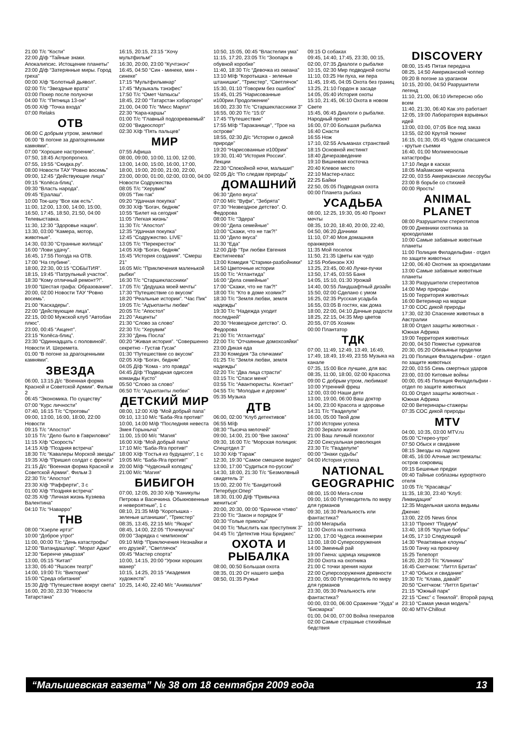21:00 Т/с “Кости”
22:00 Д/ф “Тайные знаки. Апокалипсис. Истощение планеты”
23:00 Д/ф “Затерянные миры. Город греха”
00:00 Х/ф “Болотный дьявол”.
02:00 Т/с “Звездные врата”
03:00 Покер после полуночи
04:00 Т/с “Пятница 13-ое”
05:00 Х/ф “Точка входа”
07:00 Relaks
ОТВ
06:00 С добрым утром, земляки!
06:00 “В погоне за драгоценными камнями”.
07:00 “Хорошее настроение”.
07:50, 18:45 Астропрогноз.
07:55, 19:55 “Скидка.ру”.
08:00 Новости ТАУ “Ровно восемь”
09:00, 12:45 “Действующие лица”
09:15 “Колёса-блиц”.
09:30 “Власть народа”.
09:45 “Ералаш”.
10:00 Ток-шоу “Все как есть”.
11:00, 12:00, 13:00, 14:00, 15:00, 16:50, 17:45, 18:50, 21:50, 04:00 Телевыставка.
11:30, 12:30 “Здоровье нации”.
13.30, 03:00 “Камера, мотор, животные”.
14:30, 03:30 “Странные жилища”
16:00 “Лови удачу”.
16:45, 17:55 Погода на ОТВ.
17:00 “На глубине”.
18:00, 22:30, 00:15 “СОБЫТИЯ”.
18:15, 19:45 “Патрульный участок”.
18:30 “Кому отличный ремонт?!”.
19:00 “Шестая графа: Образование”.
20:00, 02:00 Новости ТАУ “Ровно восемь”.
21:00 “Каскадеры”.
22:00 “Действующие лица”.
22:15, 00:00 Мужской клуб “Автобан плюс”.
23:00, 00:45 “Акцент”.
23:15 “Колёса-блиц”.
23:30 “Одиннадцать с половиной”. Новости И. Шеремета.
01:00 “В погоне за драгоценными камнями”.
ЗВЕЗДА
06:00, 13:15 Д/с “Военная форма Красной и Советской Армии”. Фильм 2
06:45 “Экономика. По существу”
07:00 “Курс личности”
07:40, 16:15 Т/с “Строговы”
09:00, 13:00, 16:00, 18:00, 22:00 Новости
09:15 Т/с “Апостол”
10:15 Т/с “Дело было в Гавриловке”
11:15 Х/ф “Скорость”
14:15 Х/ф “Поздняя встреча”
18:30 Т/с “Кавалеры Морской звезды”
19:35 Х/ф “Пришел солдат с фронта”
21:15 Д/с “Военная форма Красной и Советской Армии”. Фильм 3
22:30 Т/с “Апостол”
23:30 Х/ф “Рафферти”, 3 с
01:00 Х/ф “Поздняя встреча”
02:35 Х/ф “Личная жизнь Кузяева Валентина”
04:10 Т/с “Наварро”
ТНВ
08:00 “Хэерле иртэ!”
10:00 “Доброе утро!”
11:00, 00:00 Т/с “День катастрофы”
12:00 “Ватандашлар”. ”Морат Аджи”
12:30 “Беренче умырзая”
13:00, 05:15 “Китап”
13:30, 05:40 “Яшэсен театр!”
14:00, 19:00 Т/с “Виктория”
15:00 “Среда обитания”
15:30 Д/ф “Путешествие вокруг света”
16:00, 20:30, 23:30 “Новости Татарстана”
16:15, 20:15, 23:15 “Хочу мультфильм!”
16:30, 20:00, 23:00 “Кучтэнэч”
16:45, 04:50 “Син - минеке, мин - синеке”
17:15 “Мультфильмнар”
17:45 “Музыкаль тэнэфес”
17:50 Т/с “Омет Чаткысы”
18:45, 22:00 “Татарстан хэбэрлэре”
21:00, 04:00 Т/с “Мисс Марпл”
22:30 “Кара-каршы”
01:00 Т/с “Главный подозреваемый”
02:00 “Видеоспорт”
02:30 Х/ф “Пять пальцев”
МИР
07:55 Афиша
08:00, 09:00, 10:00, 11:00, 12:00, 13:00, 14:00, 15:00, 16:00, 17:00, 18:00, 19:00, 20:00, 21:00, 22:00, 23:00, 00:00, 01:00, 02:00, 03:00, 04:00 Новости Содружества
08:05 Т/с “Херувим”
09:05 “Тик-так”
09:20 “Удачная покупка”
09:30 Х/ф “Богач, бедняк”
10:55 “Билет на сегодня”
11:05 “Легкая жизнь”
11:30 Т/с “Апостол”
12:35 “Удачная покупка”
12:45 “Содружество. LIVE”
13:05 Т/с “Перекресток”
14:05 Х/ф “Богач, бедняк”
15:45 “История создания”. “Смерш 21”
16:05 М/с “Приключения маленькой рыбки”
16:30 Т/с “Старшеклассники”
17:05 Т/с “Дедушка моей мечты”
17:30 “Путешествие со вкусом”
18:20 “Реальные истории”. “Час Пик”
19:05 Т/с “Адъютанты любви”
20:05 Т/с “Апостол”
21:20 “Акценты”
21:30 “Слово за слово”
22:30 Т/с “Херувим”
23:30 “День Посла”
00:20 “Живая история”. “Совершенно секретно - Густав Гусак”
01:30 “Путешествие со вкусом”
02:05 Х/ф “Богач, бедняк”
04:05 Д/ф “Кома - это правда”
04:45 Д/ф “Подводная одиссея команды Кусто”
05:50 “Слово за слово”
06:50 Т/с “Адъютанты любви”
ДЕТСКИЙ МИР
08:00, 12:00 Х/ф “Мой добрый папа”
09:10, 13:10 М/с “Баба-Яга против!”
10:00, 14:00 М/ф “Последняя невеста Змея Горыныча”
11:00, 15:00 М/с “Магия”
16:00 Х/ф “Мой добрый папа”
17:10 М/с “Баба-Яга против!”
18:00 Х/ф “Гостья из будущего”, 1 с
19:05 М/с “Баба-Яга против!”
20:00 М/ф “Чудесный колодец”
21:00 М/с “Магия”
БИБИГОН
07:00, 12:05, 20:30 Х/ф “Каникулы Петрова и Васечкина. Обыкновенные и невероятные”, 1 с
08:10, 21:35 М/ф “Коротышка - зеленые штанишки”, “Трикстер”
08:35, 13:45, 22:15 М/с “Якари”
08:45, 14:00, 22:05 “Почемучка”
09:00 “Зарядка с чемпионом”
09:10 М/ф “Приключения Незнайки и его друзей”, “Светлячок”
09:45 “Мастер спорта”
10:00, 14:15, 20:00 “Уроки хороших манер”
10:15, 14:25, 20:15 “Академия художеств”
10:25, 14:40, 22:40 М/с “Анималия”
10:50, 15:05, 00:45 “Властелин ума”
11:15, 17:20, 23:05 Т/с “Зоопарк в обувной коробке”
11:40, 18:30 Т/с “Девочка из океана”
13:10 М/ф “Коротышка - зеленые штанишки”, “Трикстер”, “Светлячок”
15:30, 01:10 “Говорим без ошибок”
15:45, 01:25 “Нарисованные и100рии.Продолжение”
16:00, 23:30 Т/с “Старшеклассники 3”
16:55, 00:20 Т/с “15:0”
17:45 “Путешествие”
17:55 М/ф “Тараканище”, “Трое на острове”
18:55, 02:30 Д/с “Истории о дикой природе”
19:20 “Нарисованные и100рии”
19:30, 01:40 “История России”. Лекции
22:30 “Спокойной ночи, малыши!”
02:05 Д/с “По следам природы”
ДОМАШНИЙ
06:30 “Дело вкуса”
07:00 М/с “Вуфи”, “Зебрята”
07:30 “Незвездное детство”. О. Федорова
08:00 Т/с “Эдера”
09:00 “Дела семейные”
10:00 “Скажи, что не так?!”
11:00 “Дело вкуса”
11:30 “Еда”
12:00 Д/ф “Три любви Евгения Евстигнеева”
13:00 Комедия “Старики-разбойники”
14:50 Цветочные истории
15:00 Т/с “Атлантида”
16:00 “Дела семейные”
17:00 “Скажи, что не так?!”
18:00 Т/с “Кто в доме хозяин?”
18:30 Т/с “Земля любви, земля надежды”
19:30 Т/с “Надежда уходит последней”
20:30 “Незвездное детство”. О. Федорова
21:00 Т/с “Атлантида”
22:00 Т/с “Отчаянные домохозяйки”
23:00 Дикая еда
23:30 Комедия “За спичками”
01:25 Т/с “Земля любви, земля надежды”
02:20 Т/с “Два лица страсти”
03:15 Т/с “Спаси меня”
03:55 Т/с “Авантюристы. Контакт”
04:55 Т/с “Молодые и дерзкие”
05:35 Музыка
ДТВ
06:00, 02:00 “Клуб детективов”
06:55 М/ф
08:30 “Тысяча мелочей”
09:00, 14:00, 21:00 “Вне закона”
09:30, 16:00 Т/с “Морская полиция: Спецотдел 3”
10:30 Х/ф “Гараж”
12:30, 19:30 “Самое смешное видео”
13:00, 17:00 “Судиться по-русски”
14:30, 18:00, 21:30 Т/с “Безмолвный свидетель 3”
15:00, 22:00 Т/с “Бандитский Петербург.Опер”
18:30, 01:00 Д/ф “Привычка жениться”
20:00, 20:30, 00:00 “Брачное чтиво”
23:00 Т/с “Закон и порядок 9”
00:30 “Голые приколы”
04:00 Т/с “Мыслить как преступник 3”
04:45 Т/с “Детектив Нэш Бриджес”
ОХОТА И РЫБАЛКА
08:00, 00:50 Большая охота
08:35, 01:20 От нашего шефа
08:50, 01:35 Ружье
09:15 О собаках
09:45, 14:40, 17:45, 23:30, 00:15, 02:00, 07:35 Диалоги о рыбалке
10:15, 02:30 Мир подводной охоты
11:10, 03:25 Ни пуха, ни пера
11:45, 19:45, 04:05 Охота без границ
13:25, 21:10 Гордон в засаде
14:05, 05:40 История охоты
15:10, 21:45, 06:10 Охота в новом Свете
15:45, 06:45 Диалоги о рыбалке. Народный проект
16:00, 07:00 Большая рыбалка
16:40 Снасти
16:55 Нож
17:10, 02:55 Альманах странствий
18:15 Основной инстинкт
18:40 Дичеразведение
19:10 Вишневая косточка
20:40 Клевое место
22:10 Мастер-класс
22:25 Байки
22:50, 05:05 Подводная охота
00:00 Планета рыбака
УСАДЬБА
08:00, 12:25, 19:30, 05:40 Проект мечты
08:35, 10:20, 18:40, 20:00, 22:40, 04:50, 06:20 Дачники
11:10, 07:40 Моя домашняя оранжерея
11:35 Мой поселок
11:50, 21:35 Цветы как чудо
12:55 Робинзон XXI
13:25, 23:45, 00:40 Лучки-пучки
13:50, 17:45, 03:55 Баня
14:05, 15:10, 01:30 Урожай
14:40, 00:55 Ландшафтный дизайн
15:50, 02:00 Сделано с умом
16:25, 02:35 Русская усадьба
16:55, 03:05 В гостях, как дома
18:00, 22:00, 04:10 Дачные радости
18:25, 22:15, 04:35 Мир цветов
20:55, 07:05 Хозяин
00:00 Плантатор
ТДК
07:00, 11:49, 12:49, 13:49, 16:49, 17:49, 18:49, 19:49, 23:55 Музыка на канале
07:35, 15:00 Все лучшее, для вас
08:35, 11:00, 18:00, 02:00 Красотка
09:00 С добрым утром, любимая!
10:00 Утренний фреш
12:00, 03:00 Наши дети
13:00, 19:00, 06:00 Ваш доктор
14:00, 23:00 Красота и здоровье
14:31 Т/с “Гваделупе”
16:00, 05:00 Твой дом
17:00 Истории успеха
20:00 Зеркало жизни
21:00 Ваш личный психолог
22:00 Сексуальная революция
23:30 Т/с “Гваделупе”
00:00 “Знаки судьбы”
04:00 История успеха
NATIONAL GEOGRAPHIC
08:00, 15:00 Мега-слом
09:00, 16:00 Путеводитель по миру для гурманов
09:30, 16:30 Реальность или фантастика?
10:00 Мегарыба
11:00 Охота на охотника
12:00, 17:00 Чудеса инженерии
13:00, 18:00 Суперсооружения
14:00 Змеиный рай
19:00 Гиена: царица хищников
20:00 Охота на охотника
21:00 С точки зрения науки
22:00 Суперсооружения древности
23:00, 05:00 Путеводитель по миру для гурманов
23:30, 05:30 Реальность или фантастика?
00:00, 03:00, 06:00 Сражение “Худа” и “Бисмарка”
01:00, 04:00, 07:00 Война генералов
02:00 Самые страшные стихийные бедствия
DISCOVERY
08:00, 15:45 Пятая передача
08:25, 14:50 Американский чоппер
09:20 В погоне за ураганом
10:15, 20:00, 04:50 Разрушители легенд
11:10, 21:00, 06:10 Интересно обо всем
11:40, 21:30, 06:40 Как это работает
12:05, 19:00 Лаборатория взрывных идей
13:00, 03:00, 07:05 Все под заказ
13:55, 02:00 Крутой тюнинг
16:15, 01:30, 05:45 Чудом спасшиеся - крутые съемки
16:40, 01:00 Молниеносные катастрофы
17:10 Люди в касках
18:05 Майамские чернила
22:00, 03:55 Американские лесорубы
23:00 В борьбе со стихией
00:00 Ярость!
ANIMAL PLANET
08:00 Разрушители стереотипов
09:00 Дневники охотника за крокодилами
10:00 Самые забавные животные планеты
11:00 Полиция Филадельфии - отдел по защите животных
12:00, 06:40 Охотник за крокодилами
13:00 Самые забавные животные планеты
13:30 Разрушители стереотипов
14:00 Мир природы
15:00 Территория животных
16:00 Ветеринар на марше
17:00 СОС дикой природы
17:30, 02:30 Спасение животных в Австралии
18:00 Отдел защиты животных - Южная Африка
19:00 Территория животных
20:00, 04:50 Поместье сурикатов
20:30, 05:20 Обезьяньи проделки
21:00 Полиция Филадельфии - отдел по защите животных
22:00, 03:55 Семь смертных ударов
23:00, 03:00 Китовые войны
00:00, 05:45 Полиция Филадельфии - отдел по защите животных
01:00 Отдел защиты животных - Южная Африка
02:00 Ветеринары-стажеры
07:35 СОС дикой природы
MTV
04:00, 10:35, 03:00 MTV.ru
05:00 “Стерео-утро”
07:50 Обыск и свидание
08:15 Звезды на ладони
08:45, 16:00 Алчные экстремалы: остров сокровищ
09:15 Бешеные предки
09:40 Тайные соблазны курортного отеля
10:05 Т/с “Красавцы”
11:35, 18:30, 23:40 “Клуб: Ликвидация”
12:35 Модельная школа ведьмы Дженис
13:00, 22:05 News блок
13:10 “Проект “Подиум”
13:40, 18:05 “Крутые бобры”
14:05, 17:10 Следующий
14:30 “Реактивные клоуны”
15:00 Тачку на прокачку
15:25 Телепорт
16:20, 20:20 Т/с “Клиника”
16:45 Скетчком: “Литтл Британ”
17:40 “Обыск и свидание”
19:30 Т/с “Клава, давай!”
20:50 “Скетчком: “Литтл Британ”
21:15 “Южный парк”
22:15 “Секс” с Текилой”. Второй раунд
23:10 “Самая умная модель”
00:40 MTV-Chillout
“Малышевская газета” № 38 от 18 сентября 2009 года 13